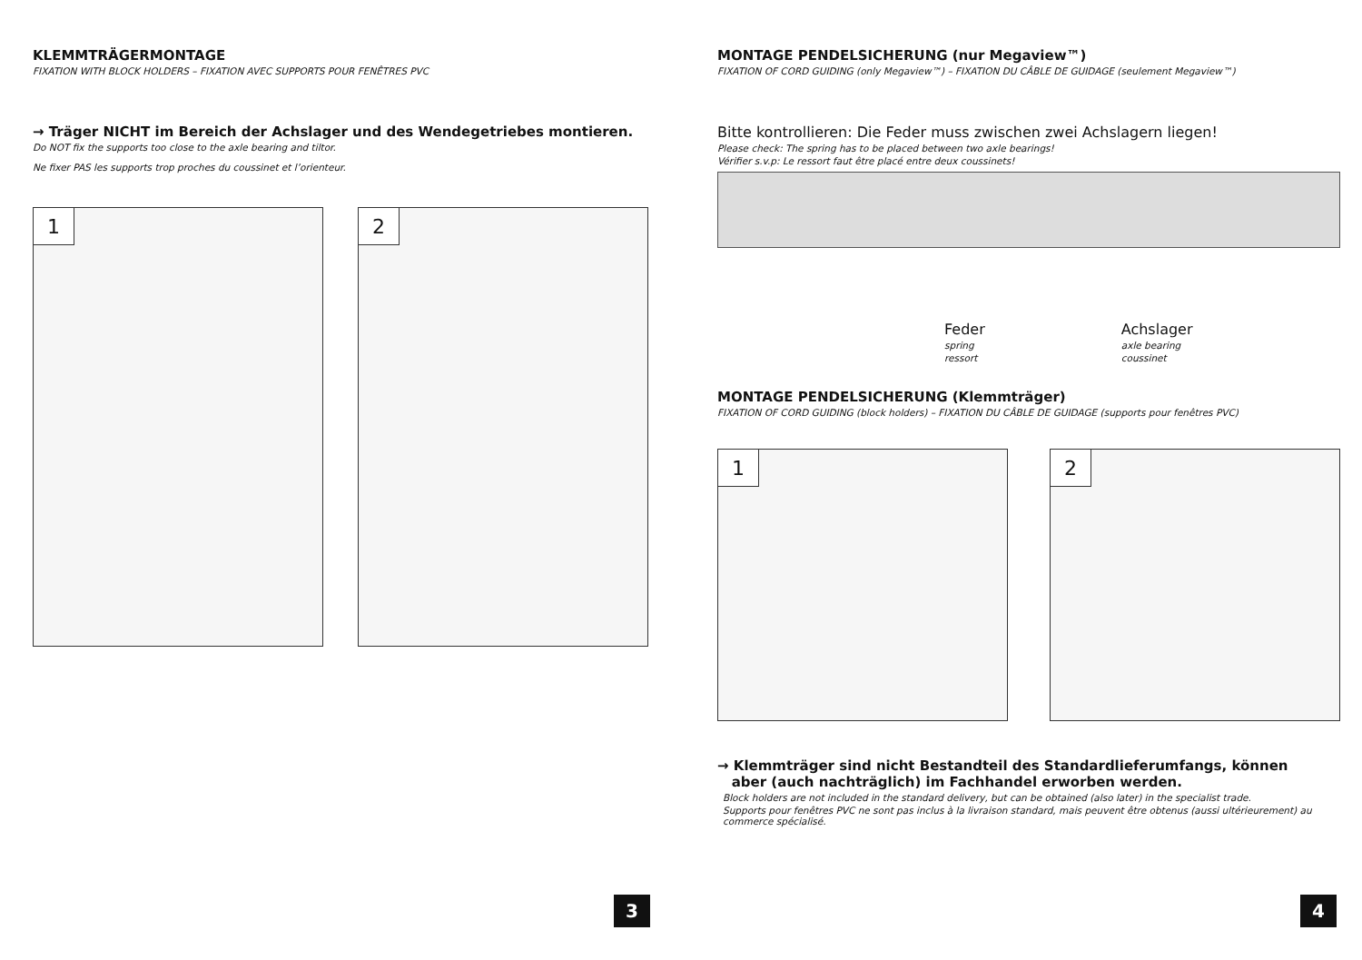KLEMMTRÄGERMONTAGE
FIXATION WITH BLOCK HOLDERS – FIXATION AVEC SUPPORTS POUR FENÊTRES PVC
→ Träger NICHT im Bereich der Achslager und des Wendegetriebes montieren.
Do NOT fix the supports too close to the axle bearing and tiltor.
Ne fixer PAS les supports trop proches du coussinet et l’orienteur.
1
2
3
MONTAGE PENDELSICHERUNG (nur Megaview™)
FIXATION OF CORD GUIDING (only Megaview™) – FIXATION DU CÂBLE DE GUIDAGE (seulement Megaview™)
Bitte kontrollieren: Die Feder muss zwischen zwei Achslagern liegen!
Please check: The spring has to be placed between two axle bearings!
Vérifier s.v.p: Le ressort faut être placé entre deux coussinets!
Feder
spring
ressort
Achslager
axle bearing
coussinet
MONTAGE PENDELSICHERUNG (Klemmträger)
FIXATION OF CORD GUIDING (block holders) – FIXATION DU CÂBLE DE GUIDAGE (supports pour fenêtres PVC)
1
2
→ Klemmträger sind nicht Bestandteil des Standardlieferumfangs, können
aber (auch nachträglich) im Fachhandel erworben werden.
Block holders are not included in the standard delivery, but can be obtained (also later) in the specialist trade.
Supports pour fenêtres PVC ne sont pas inclus à la livraison standard, mais peuvent être obtenus (aussi ultérieurement) au commerce spécialisé.
4